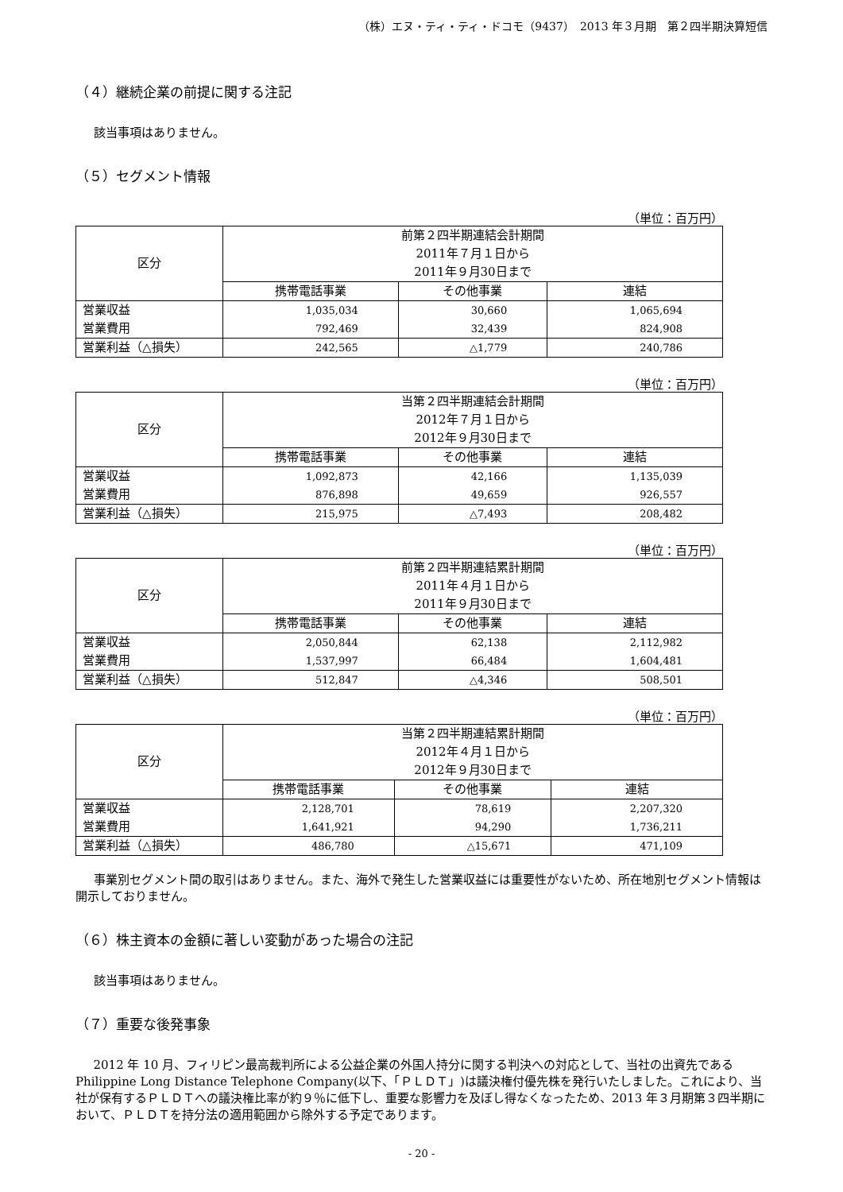（株）エヌ・ティ・ティ・ドコモ（9437）　2013 年３月期　第２四半期決算短信
（４）継続企業の前提に関する注記
該当事項はありません。
（５）セグメント情報
（単位：百万円）
| 区分 | 前第２四半期連結会計期間 2011年７月１日から 2011年９月30日まで | | |
| --- | --- | --- | --- |
| | 携帯電話事業 | その他事業 | 連結 |
| 営業収益 | 1,035,034 | 30,660 | 1,065,694 |
| 営業費用 | 792,469 | 32,439 | 824,908 |
| 営業利益（△損失） | 242,565 | △1,779 | 240,786 |
（単位：百万円）
| 区分 | 当第２四半期連結会計期間 2012年７月１日から 2012年９月30日まで | | |
| --- | --- | --- | --- |
| | 携帯電話事業 | その他事業 | 連結 |
| 営業収益 | 1,092,873 | 42,166 | 1,135,039 |
| 営業費用 | 876,898 | 49,659 | 926,557 |
| 営業利益（△損失） | 215,975 | △7,493 | 208,482 |
（単位：百万円）
| 区分 | 前第２四半期連結累計期間 2011年４月１日から 2011年９月30日まで | | |
| --- | --- | --- | --- |
| | 携帯電話事業 | その他事業 | 連結 |
| 営業収益 | 2,050,844 | 62,138 | 2,112,982 |
| 営業費用 | 1,537,997 | 66,484 | 1,604,481 |
| 営業利益（△損失） | 512,847 | △4,346 | 508,501 |
（単位：百万円）
| 区分 | 当第２四半期連結累計期間 2012年４月１日から 2012年９月30日まで | | |
| --- | --- | --- | --- |
| | 携帯電話事業 | その他事業 | 連結 |
| 営業収益 | 2,128,701 | 78,619 | 2,207,320 |
| 営業費用 | 1,641,921 | 94,290 | 1,736,211 |
| 営業利益（△損失） | 486,780 | △15,671 | 471,109 |
事業別セグメント間の取引はありません。また、海外で発生した営業収益には重要性がないため、所在地別セグメント情報は開示しておりません。
（６）株主資本の金額に著しい変動があった場合の注記
該当事項はありません。
（７）重要な後発事象
2012 年 10 月、フィリピン最高裁判所による公益企業の外国人持分に関する判決への対応として、当社の出資先である Philippine Long Distance Telephone Company(以下、「ＰＬＤＴ」)は議決権付優先株を発行いたしました。これにより、当社が保有するＰＬＤＴへの議決権比率が約９％に低下し、重要な影響力を及ぼし得なくなったため、2013 年３月期第３四半期において、ＰＬＤＴを持分法の適用範囲から除外する予定であります。
- 20 -